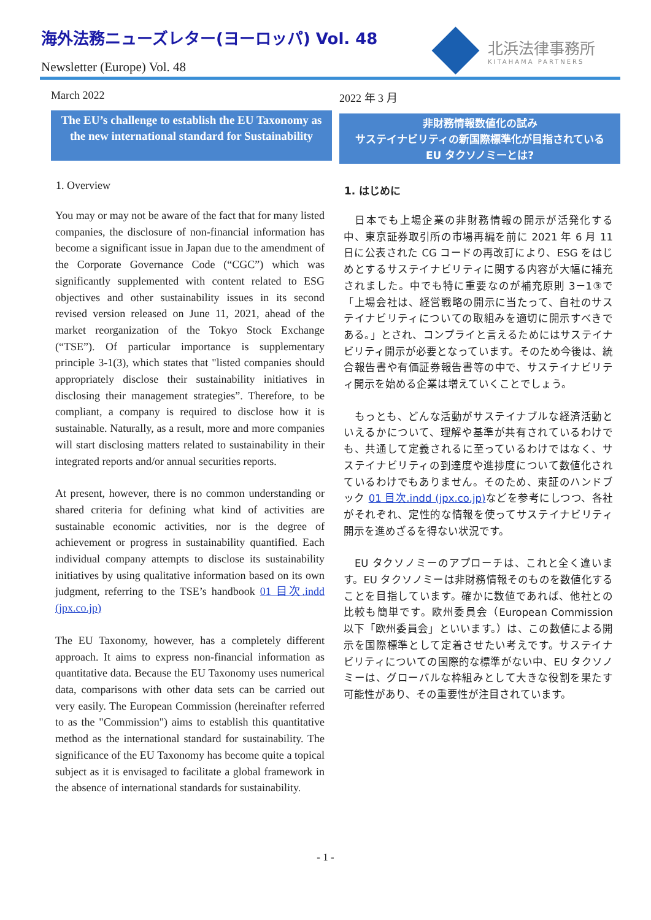海外法務ニューズレター(ヨーロッパ) Vol. 48
Newsletter (Europe) Vol. 48
北浜法律事務所
KITAHAMA PARTNERS
March 2022
The EU’s challenge to establish the EU Taxonomy as the new international standard for Sustainability
1. Overview
You may or may not be aware of the fact that for many listed companies, the disclosure of non-financial information has become a significant issue in Japan due to the amendment of the Corporate Governance Code (“CGC”) which was significantly supplemented with content related to ESG objectives and other sustainability issues in its second revised version released on June 11, 2021, ahead of the market reorganization of the Tokyo Stock Exchange (“TSE”). Of particular importance is supplementary principle 3-1(3), which states that "listed companies should appropriately disclose their sustainability initiatives in disclosing their management strategies”. Therefore, to be compliant, a company is required to disclose how it is sustainable. Naturally, as a result, more and more companies will start disclosing matters related to sustainability in their integrated reports and/or annual securities reports.
At present, however, there is no common understanding or shared criteria for defining what kind of activities are sustainable economic activities, nor is the degree of achievement or progress in sustainability quantified. Each individual company attempts to disclose its sustainability initiatives by using qualitative information based on its own judgment, referring to the TSE’s handbook 01 目次.indd (jpx.co.jp)
The EU Taxonomy, however, has a completely different approach. It aims to express non-financial information as quantitative data. Because the EU Taxonomy uses numerical data, comparisons with other data sets can be carried out very easily. The European Commission (hereinafter referred to as the "Commission") aims to establish this quantitative method as the international standard for sustainability. The significance of the EU Taxonomy has become quite a topical subject as it is envisaged to facilitate a global framework in the absence of international standards for sustainability.
2022 年 3 月
非財務情報数値化の試み
サステイナビリティの新国際標準化が目指されている
EU タクソノミーとは?
1. はじめに
　日本でも上場企業の非財務情報の開示が活発化する中、東京証券取引所の市場再編を前に 2021 年 6 月 11 日に公表された CG コードの再改訂により、ESG をはじめとするサステイナビリティに関する内容が大幅に補充されました。中でも特に重要なのが補充原則 3－1③で「上場会社は、経営戦略の開示に当たって、自社のサステイナビリティについての取組みを適切に開示すべきである。」とされ、コンプライと言えるためにはサステイナビリティ開示が必要となっています。そのため今後は、統合報告書や有価証券報告書等の中で、サステイナビリティ開示を始める企業は増えていくことでしょう。
　もっとも、どんな活動がサステイナブルな経済活動といえるかについて、理解や基準が共有されているわけでも、共通して定義されるに至っているわけではなく、サステイナビリティの到達度や進捗度について数値化されているわけでもありません。そのため、東証のハンドブック 01 目次.indd (jpx.co.jp) などを参考にしつつ、各社がそれぞれ、定性的な情報を使ってサステイナビリティ開示を進めざるを得ない状況です。
　EU タクソノミーのアプローチは、これと全く違います。EU タクソノミーは非財務情報そのものを数値化することを目指しています。確かに数値であれば、他社との比較も簡単です。欧州委員会（European Commission 以下「欧州委員会」といいます。）は、この数値による開示を国際標準として定着させたい考えです。サステイナビリティについての国際的な標準がない中、EU タクソノミーは、グローバルな枠組みとして大きな役割を果たす可能性があり、その重要性が注目されています。
- 1 -